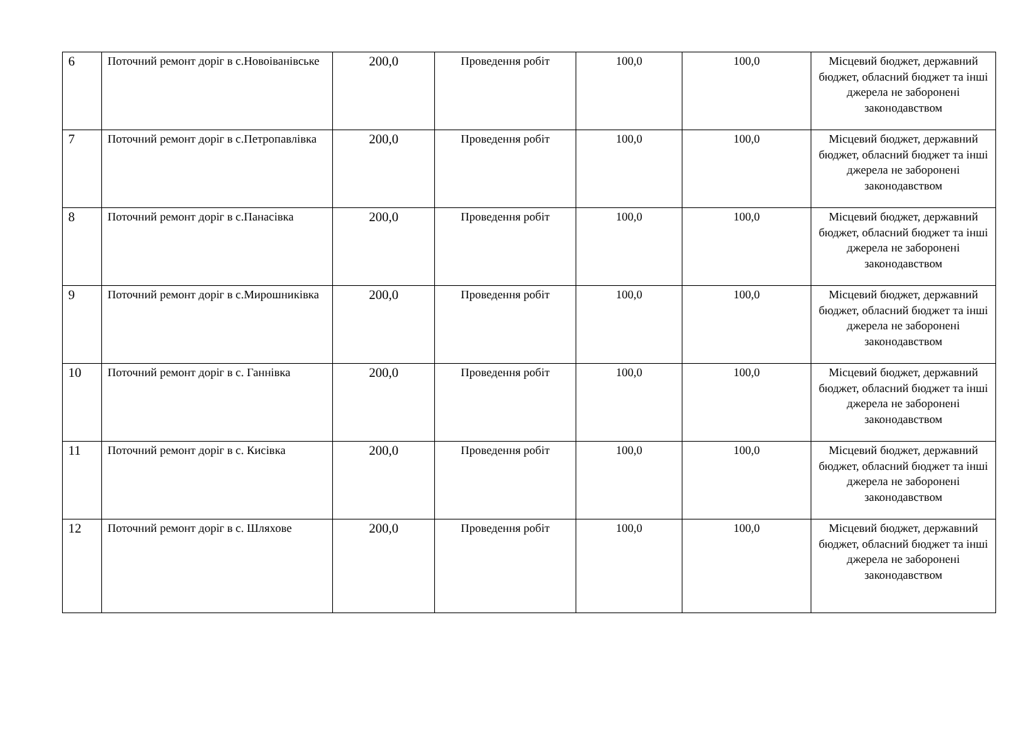| 6 | Поточний ремонт доріг в с.Новоіванівське | 200,0 | Проведення робіт | 100,0 | 100,0 | Місцевий бюджет, державний бюджет, обласний бюджет та інші джерела не заборонені законодавством |
| 7 | Поточний ремонт доріг в с.Петропавлівка | 200,0 | Проведення робіт | 100,0 | 100,0 | Місцевий бюджет, державний бюджет, обласний бюджет та інші джерела не заборонені законодавством |
| 8 | Поточний ремонт доріг в с.Панасівка | 200,0 | Проведення робіт | 100,0 | 100,0 | Місцевий бюджет, державний бюджет, обласний бюджет та інші джерела не заборонені законодавством |
| 9 | Поточний ремонт доріг в с.Мирошниківка | 200,0 | Проведення робіт | 100,0 | 100,0 | Місцевий бюджет, державний бюджет, обласний бюджет та інші джерела не заборонені законодавством |
| 10 | Поточний ремонт доріг в с. Ганнівка | 200,0 | Проведення робіт | 100,0 | 100,0 | Місцевий бюджет, державний бюджет, обласний бюджет та інші джерела не заборонені законодавством |
| 11 | Поточний ремонт доріг в с. Кисівка | 200,0 | Проведення робіт | 100,0 | 100,0 | Місцевий бюджет, державний бюджет, обласний бюджет та інші джерела не заборонені законодавством |
| 12 | Поточний ремонт доріг в с. Шляхове | 200,0 | Проведення робіт | 100,0 | 100,0 | Місцевий бюджет, державний бюджет, обласний бюджет та інші джерела не заборонені законодавством |